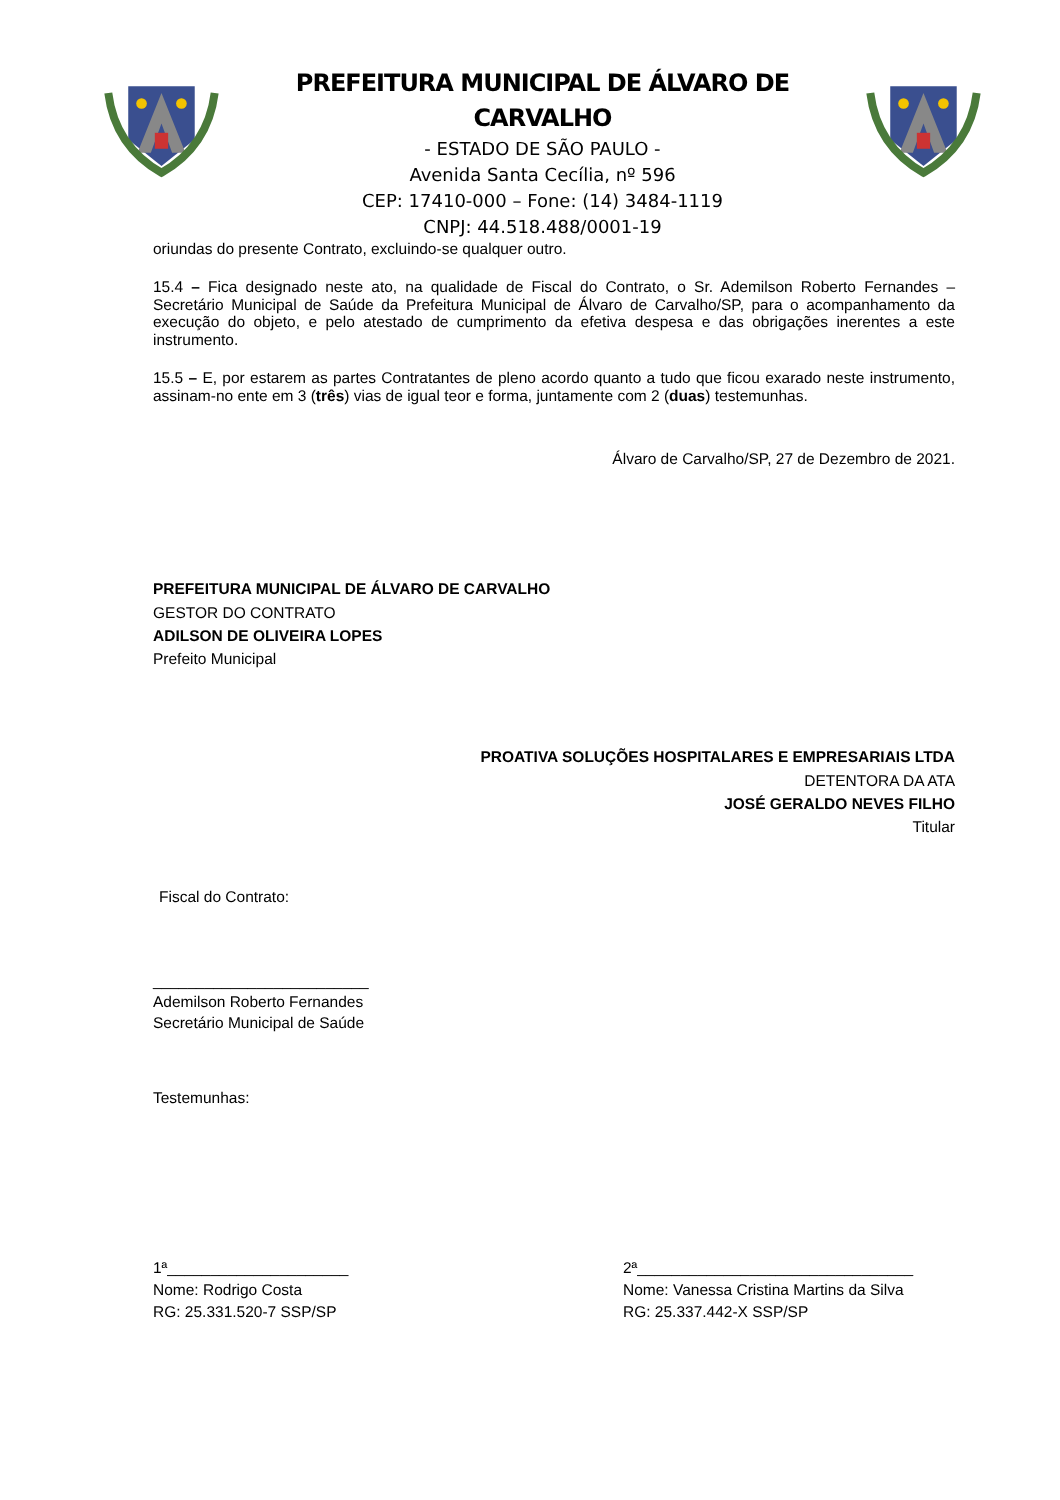PREFEITURA MUNICIPAL DE ÁLVARO DE CARVALHO
- ESTADO DE SÃO PAULO -
Avenida Santa Cecília, nº 596
CEP: 17410-000 – Fone: (14) 3484-1119
CNPJ: 44.518.488/0001-19
oriundas do presente Contrato, excluindo-se qualquer outro.
15.4 – Fica designado neste ato, na qualidade de Fiscal do Contrato, o Sr. Ademilson Roberto Fernandes – Secretário Municipal de Saúde da Prefeitura Municipal de Álvaro de Carvalho/SP, para o acompanhamento da execução do objeto, e pelo atestado de cumprimento da efetiva despesa e das obrigações inerentes a este instrumento.
15.5 – E, por estarem as partes Contratantes de pleno acordo quanto a tudo que ficou exarado neste instrumento, assinam-no ente em 3 (três) vias de igual teor e forma, juntamente com 2 (duas) testemunhas.
Álvaro de Carvalho/SP, 27 de Dezembro de 2021.
PREFEITURA MUNICIPAL DE ÁLVARO DE CARVALHO
GESTOR DO CONTRATO
ADILSON DE OLIVEIRA LOPES
Prefeito Municipal
PROATIVA SOLUÇÕES HOSPITALARES E EMPRESARIAIS LTDA
DETENTORA DA ATA
JOSÉ GERALDO NEVES FILHO
Titular
Fiscal do Contrato:
_________________________
Ademilson Roberto Fernandes
Secretário Municipal de Saúde
Testemunhas:
1ª_____________________
Nome: Rodrigo Costa
RG: 25.331.520-7 SSP/SP
2ª________________________________
Nome: Vanessa Cristina Martins da Silva
RG: 25.337.442-X SSP/SP